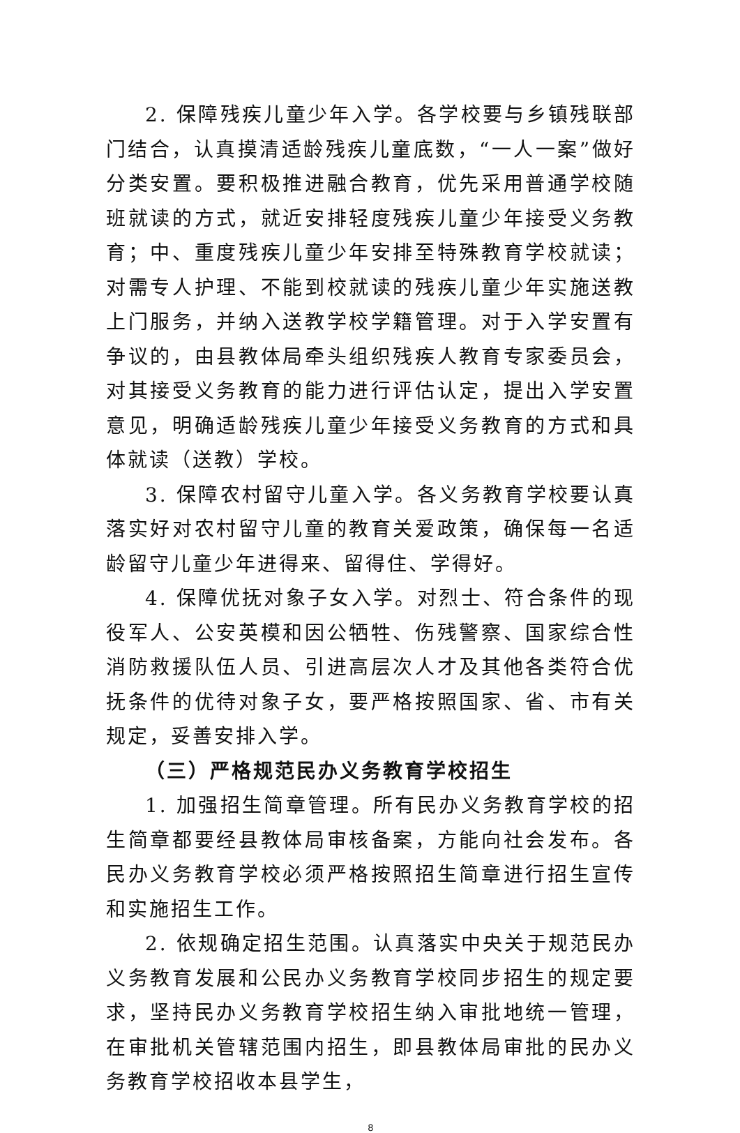2. 保障残疾儿童少年入学。各学校要与乡镇残联部门结合，认真摸清适龄残疾儿童底数，“一人一案”做好分类安置。要积极推进融合教育，优先采用普通学校随班就读的方式，就近安排轻度残疾儿童少年接受义务教育；中、重度残疾儿童少年安排至特殊教育学校就读；对需专人护理、不能到校就读的残疾儿童少年实施送教上门服务，并纳入送教学校学籍管理。对于入学安置有争议的，由县教体局牵头组织残疾人教育专家委员会，对其接受义务教育的能力进行评估认定，提出入学安置意见，明确适龄残疾儿童少年接受义务教育的方式和具体就读（送教）学校。
3. 保障农村留守儿童入学。各义务教育学校要认真落实好对农村留守儿童的教育关爱政策，确保每一名适龄留守儿童少年进得来、留得住、学得好。
4. 保障优抚对象子女入学。对烈士、符合条件的现役军人、公安英模和因公牺牲、伤残警察、国家综合性消防救援队伍人员、引进高层次人才及其他各类符合优抚条件的优待对象子女，要严格按照国家、省、市有关规定，妥善安排入学。
（三）严格规范民办义务教育学校招生
1. 加强招生简章管理。所有民办义务教育学校的招生简章都要经县教体局审核备案，方能向社会发布。各民办义务教育学校必须严格按照招生简章进行招生宣传和实施招生工作。
2. 依规确定招生范围。认真落实中央关于规范民办义务教育发展和公民办义务教育学校同步招生的规定要求，坚持民办义务教育学校招生纳入审批地统一管理，在审批机关管辖范围内招生，即县教体局审批的民办义务教育学校招收本县学生，
8